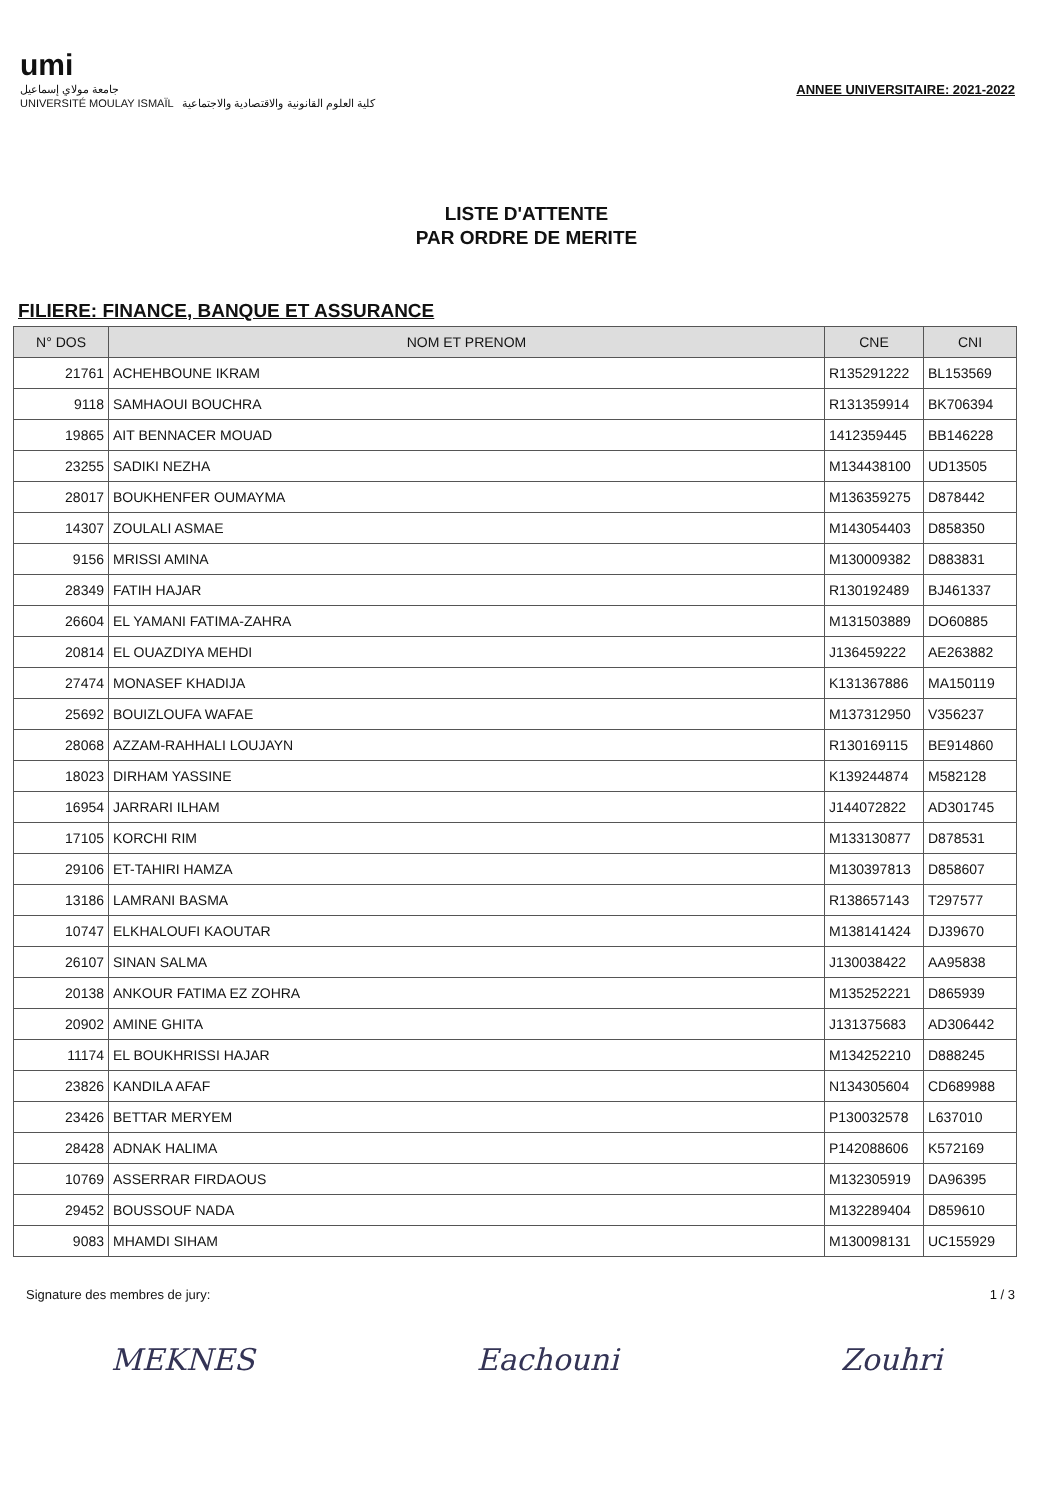umi
جامعة مولاي إسماعيل
UNIVERSITÉ MOULAY ISMAÏL كلية العلوم القانونية والاقتصادية والاجتماعية
ANNEE UNIVERSITAIRE: 2021-2022
LISTE D'ATTENTE
PAR ORDRE DE MERITE
FILIERE: FINANCE, BANQUE ET ASSURANCE
| N° DOS | NOM ET PRENOM | CNE | CNI |
| --- | --- | --- | --- |
| 21761 | ACHEHBOUNE IKRAM | R135291222 | BL153569 |
| 9118 | SAMHAOUI BOUCHRA | R131359914 | BK706394 |
| 19865 | AIT BENNACER MOUAD | 1412359445 | BB146228 |
| 23255 | SADIKI NEZHA | M134438100 | UD13505 |
| 28017 | BOUKHENFER OUMAYMA | M136359275 | D878442 |
| 14307 | ZOULALI ASMAE | M143054403 | D858350 |
| 9156 | MRISSI AMINA | M130009382 | D883831 |
| 28349 | FATIH HAJAR | R130192489 | BJ461337 |
| 26604 | EL YAMANI FATIMA-ZAHRA | M131503889 | DO60885 |
| 20814 | EL OUAZDIYA MEHDI | J136459222 | AE263882 |
| 27474 | MONASEF KHADIJA | K131367886 | MA150119 |
| 25692 | BOUIZLOUFA WAFAE | M137312950 | V356237 |
| 28068 | AZZAM-RAHHALI LOUJAYN | R130169115 | BE914860 |
| 18023 | DIRHAM YASSINE | K139244874 | M582128 |
| 16954 | JARRARI ILHAM | J144072822 | AD301745 |
| 17105 | KORCHI RIM | M133130877 | D878531 |
| 29106 | ET-TAHIRI HAMZA | M130397813 | D858607 |
| 13186 | LAMRANI BASMA | R138657143 | T297577 |
| 10747 | ELKHALOUFI KAOUTAR | M138141424 | DJ39670 |
| 26107 | SINAN SALMA | J130038422 | AA95838 |
| 20138 | ANKOUR FATIMA EZ ZOHRA | M135252221 | D865939 |
| 20902 | AMINE GHITA | J131375683 | AD306442 |
| 11174 | EL BOUKHRISSI HAJAR | M134252210 | D888245 |
| 23826 | KANDILA AFAF | N134305604 | CD689988 |
| 23426 | BETTAR MERYEM | P130032578 | L637010 |
| 28428 | ADNAK HALIMA | P142088606 | K572169 |
| 10769 | ASSERRAR FIRDAOUS | M132305919 | DA96395 |
| 29452 | BOUSSOUF NADA | M132289404 | D859610 |
| 9083 | MHAMDI SIHAM | M130098131 | UC155929 |
Signature des membres de jury: 1 / 3
MEKNES Eachouni Zouhri